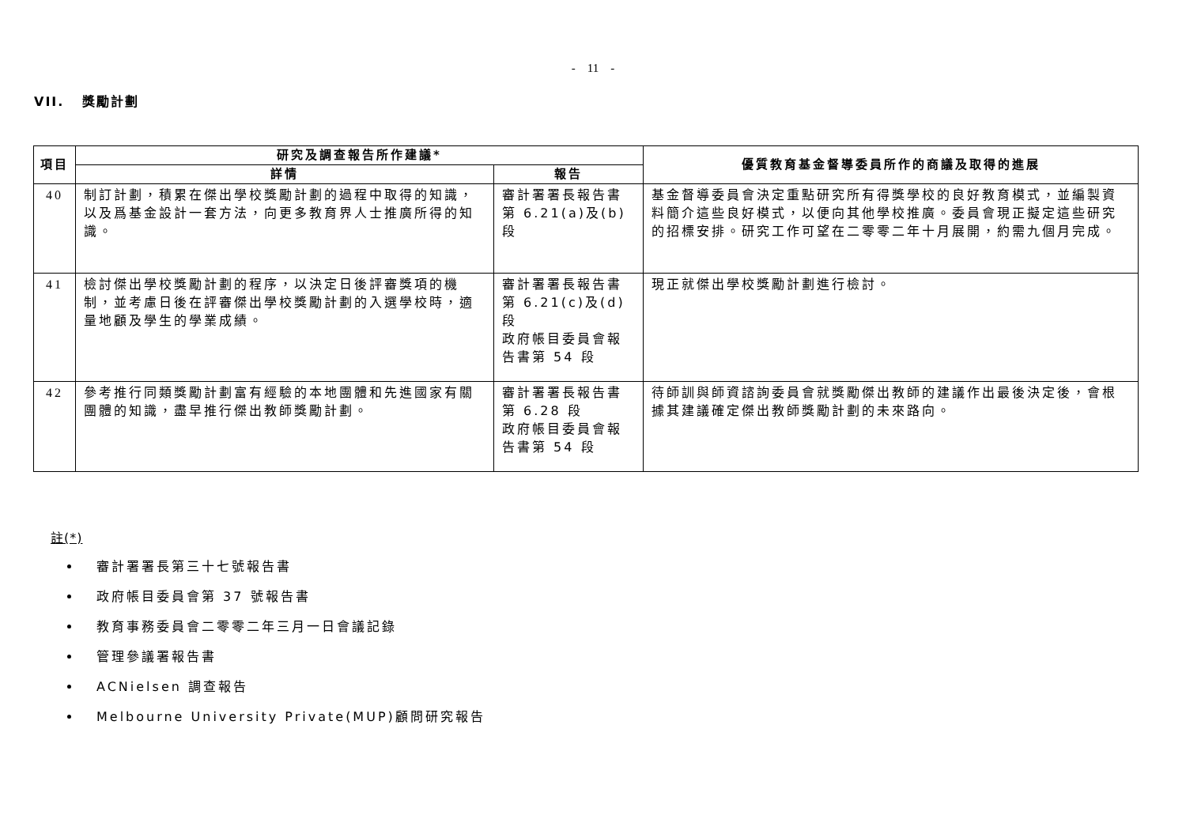- 11 -
VII. 獎勵計劃
| 項目 | 研究及調查報告所作建議* | | 優質教育基金督導委員所作的商議及取得的進展 |
| --- | --- | --- | --- |
| | 詳情 | 報告 | |
| 40 | 制訂計劃，積累在傑出學校獎勵計劃的過程中取得的知識，以及爲基金設計一套方法，向更多教育界人士推廣所得的知識。 | 審計署署長報告書第 6.21(a)及(b)段 | 基金督導委員會決定重點研究所有得獎學校的良好教育模式，並編製資料簡介這些良好模式，以便向其他學校推廣。委員會現正擬定這些研究的招標安排。研究工作可望在二零零二年十月展開，約需九個月完成。 |
| 41 | 檢討傑出學校獎勵計劃的程序，以決定日後評審獎項的機制，並考慮日後在評審傑出學校獎勵計劃的入選學校時，適量地顧及學生的學業成績。 | 審計署署長報告書第 6.21(c)及(d)段 政府帳目委員會報告書第 54 段 | 現正就傑出學校獎勵計劃進行檢討。 |
| 42 | 參考推行同類獎勵計劃富有經驗的本地團體和先進國家有關團體的知識，盡早推行傑出教師獎勵計劃。 | 審計署署長報告書第 6.28 段 政府帳目委員會報告書第 54 段 | 待師訓與師資諮詢委員會就獎勵傑出教師的建議作出最後決定後，會根據其建議確定傑出教師獎勵計劃的未來路向。 |
註(*)
審計署署長第三十七號報告書
政府帳目委員會第 37 號報告書
教育事務委員會二零零二年三月一日會議記錄
管理參議署報告書
ACNielsen 調查報告
Melbourne University Private(MUP)顧問研究報告